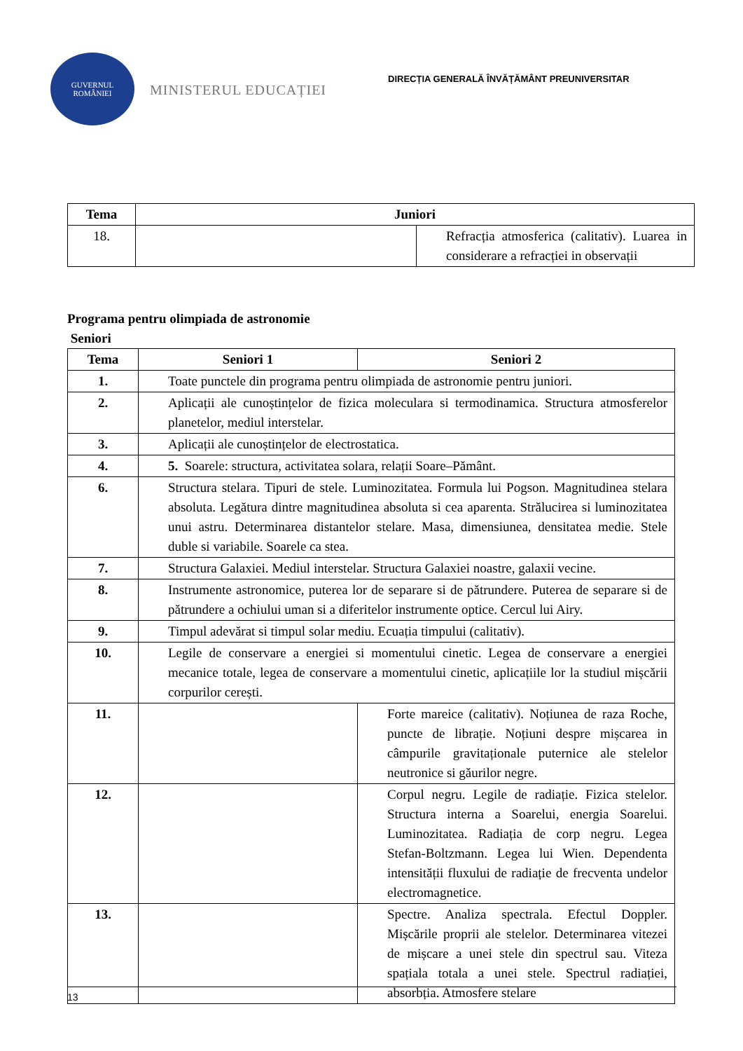GUVERNUL
ROMÂNIEI
MINISTERUL EDUCAȚIEI
DIRECȚIA GENERALĂ ÎNVĂȚĂMÂNT PREUNIVERSITAR
| Tema | Juniori | |
| --- | --- | --- |
| 18. | | Refracția atmosferica (calitativ). Luarea in considerare a refracției in observații |
Programa pentru olimpiada de astronomie
Seniori
| Tema | Seniori 1 | Seniori 2 |
| --- | --- | --- |
| 1. | Toate punctele din programa pentru olimpiada de astronomie pentru juniori. | |
| 2. | Aplicații ale cunoștințelor de fizica moleculara si termodinamica. Structura atmosferelor planetelor, mediul interstelar. | |
| 3. | Aplicații ale cunoștințelor de electrostatica. | |
| 4. | 5. Soarele: structura, activitatea solara, relații Soare–Pământ. | |
| 6. | Structura stelara. Tipuri de stele. Luminozitatea. Formula lui Pogson. Magnitudinea stelara absoluta. Legătura dintre magnitudinea absoluta si cea aparenta. Strălucirea si luminozitatea unui astru. Determinarea distantelor stelare. Masa, dimensiunea, densitatea medie. Stele duble si variabile. Soarele ca stea. | |
| 7. | Structura Galaxiei. Mediul interstelar. Structura Galaxiei noastre, galaxii vecine. | |
| 8. | Instrumente astronomice, puterea lor de separare si de pătrundere. Puterea de separare si de pătrundere a ochiului uman si a diferitelor instrumente optice. Cercul lui Airy. | |
| 9. | Timpul adevărat si timpul solar mediu. Ecuația timpului (calitativ). | |
| 10. | Legile de conservare a energiei si momentului cinetic. Legea de conservare a energiei mecanice totale, legea de conservare a momentului cinetic, aplicațiile lor la studiul mișcării corpurilor cerești. | |
| 11. | | Forte mareice (calitativ). Noțiunea de raza Roche, puncte de librație. Noțiuni despre mișcarea in câmpurile gravitaționale puternice ale stelelor neutronice si găurilor negre. |
| 12. | | Corpul negru. Legile de radiație. Fizica stelelor. Structura interna a Soarelui, energia Soarelui. Luminozitatea. Radiația de corp negru. Legea Stefan-Boltzmann. Legea lui Wien. Dependenta intensității fluxului de radiație de frecventa undelor electromagnetice. |
| 13. | | Spectre. Analiza spectrala. Efectul Doppler. Mișcările proprii ale stelelor. Determinarea vitezei de mișcare a unei stele din spectrul sau. Viteza spațiala totala a unei stele. Spectrul radiației, absorbția. Atmosfere stelare |
13